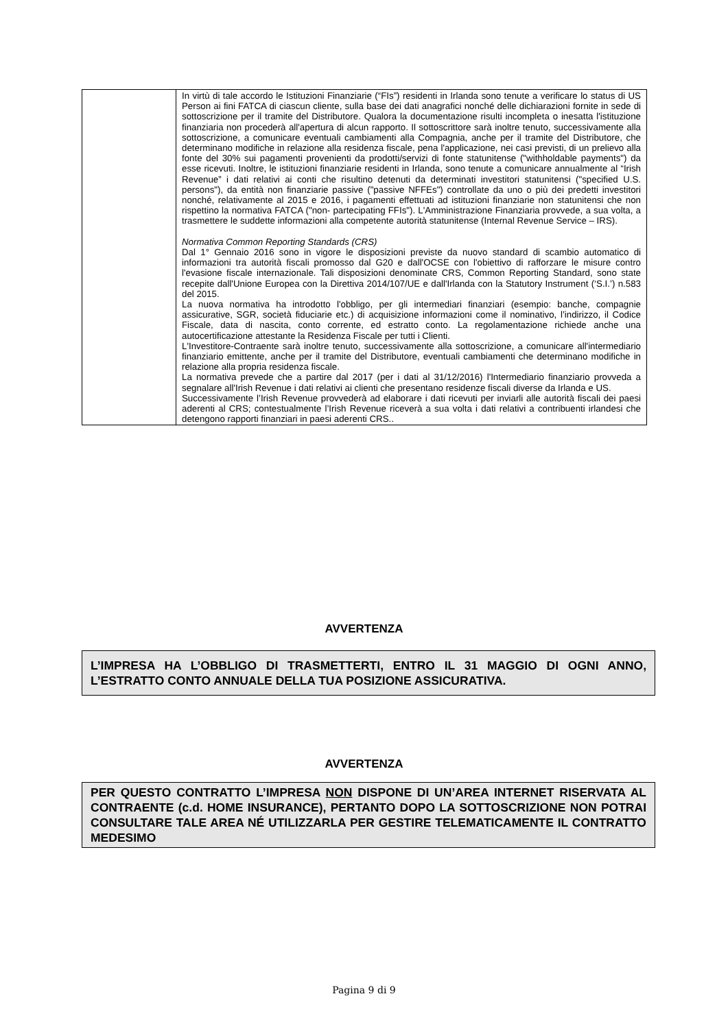| | In virtù di tale accordo le Istituzioni Finanziarie (“FIs”) residenti in Irlanda sono tenute a verificare lo status di US Person ai fini FATCA di ciascun cliente, sulla base dei dati anagrafici nonché delle dichiarazioni fornite in sede di sottoscrizione per il tramite del Distributore. Qualora la documentazione risulti incompleta o inesatta l'istituzione finanziaria non procederà all'apertura di alcun rapporto. Il sottoscrittore sarà inoltre tenuto, successivamente alla sottoscrizione, a comunicare eventuali cambiamenti alla Compagnia, anche per il tramite del Distributore, che determinano modifiche in relazione alla residenza fiscale, pena l'applicazione, nei casi previsti, di un prelievo alla fonte del 30% sui pagamenti provenienti da prodotti/servizi di fonte statunitense ("withholdable payments") da esse ricevuti. Inoltre, le istituzioni finanziarie residenti in Irlanda, sono tenute a comunicare annualmente al “Irish Revenue” i dati relativi ai conti che risultino detenuti da determinati investitori statunitensi ("specified U.S. persons"), da entità non finanziarie passive ("passive NFFEs") controllate da uno o più dei predetti investitori nonché, relativamente al 2015 e 2016, i pagamenti effettuati ad istituzioni finanziarie non statunitensi che non rispettino la normativa FATCA ("non- partecipating FFIs"). L'Amministrazione Finanziaria provvede, a sua volta, a trasmettere le suddette informazioni alla competente autorità statunitense (Internal Revenue Service – IRS). Normativa Common Reporting Standards (CRS) Dal 1° Gennaio 2016 sono in vigore le disposizioni previste da nuovo standard di scambio automatico di informazioni tra autorità fiscali promosso dal G20 e dall'OCSE con l'obiettivo di rafforzare le misure contro l'evasione fiscale internazionale. Tali disposizioni denominate CRS, Common Reporting Standard, sono state recepite dall'Unione Europea con la Direttiva 2014/107/UE e dall'Irlanda con la Statutory Instrument (‘S.I.’) n.583 del 2015. La nuova normativa ha introdotto l'obbligo, per gli intermediari finanziari (esempio: banche, compagnie assicurative, SGR, società fiduciarie etc.) di acquisizione informazioni come il nominativo, l’indirizzo, il Codice Fiscale, data di nascita, conto corrente, ed estratto conto. La regolamentazione richiede anche una autocertificazione attestante la Residenza Fiscale per tutti i Clienti. L'Investitore-Contraente sarà inoltre tenuto, successivamente alla sottoscrizione, a comunicare all'intermediario finanziario emittente, anche per il tramite del Distributore, eventuali cambiamenti che determinano modifiche in relazione alla propria residenza fiscale. La normativa prevede che a partire dal 2017 (per i dati al 31/12/2016) l'Intermediario finanziario provveda a segnalare all'Irish Revenue i dati relativi ai clienti che presentano residenze fiscali diverse da Irlanda e US. Successivamente l’Irish Revenue provvederà ad elaborare i dati ricevuti per inviarli alle autorità fiscali dei paesi aderenti al CRS; contestualmente l’Irish Revenue riceverà a sua volta i dati relativi a contribuenti irlandesi che detengono rapporti finanziari in paesi aderenti CRS.. |
AVVERTENZA
L’IMPRESA HA L’OBBLIGO DI TRASMETTERTI, ENTRO IL 31 MAGGIO DI OGNI ANNO, L’ESTRATTO CONTO ANNUALE DELLA TUA POSIZIONE ASSICURATIVA.
AVVERTENZA
PER QUESTO CONTRATTO L’IMPRESA NON DISPONE DI UN’AREA INTERNET RISERVATA AL CONTRAENTE (c.d. HOME INSURANCE), PERTANTO DOPO LA SOTTOSCRIZIONE NON POTRAI CONSULTARE TALE AREA NÉ UTILIZZARLA PER GESTIRE TELEMATICAMENTE IL CONTRATTO MEDESIMO
Pagina 9 di 9